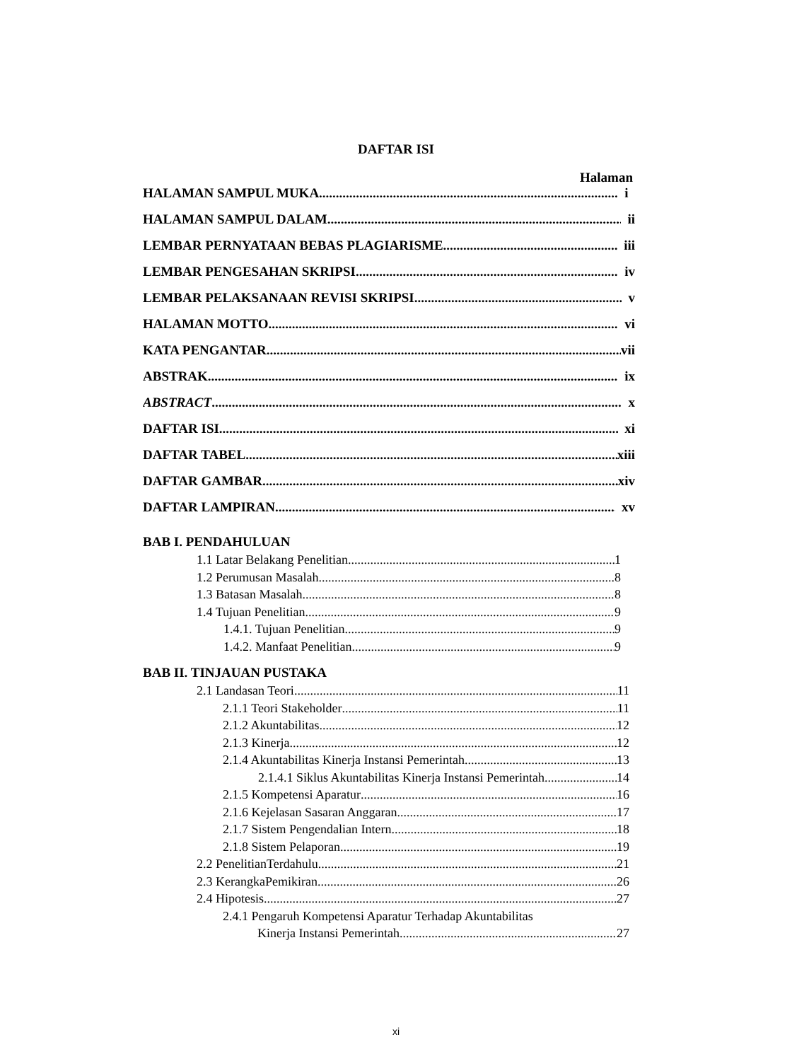DAFTAR ISI
Halaman
HALAMAN SAMPUL MUKA i
HALAMAN SAMPUL DALAM ii
LEMBAR PERNYATAAN BEBAS PLAGIARISME iii
LEMBAR PENGESAHAN SKRIPSI iv
LEMBAR PELAKSANAAN REVISI SKRIPSI v
HALAMAN MOTTO vi
KATA PENGANTAR vii
ABSTRAK ix
ABSTRACT x
DAFTAR ISI xi
DAFTAR TABEL xiii
DAFTAR GAMBAR xiv
DAFTAR LAMPIRAN xv
BAB I. PENDAHULUAN
1.1 Latar Belakang Penelitian 1
1.2 Perumusan Masalah 8
1.3 Batasan Masalah 8
1.4 Tujuan Penelitian 9
1.4.1. Tujuan Penelitian 9
1.4.2. Manfaat Penelitian 9
BAB II. TINJAUAN PUSTAKA
2.1 Landasan Teori 11
2.1.1 Teori Stakeholder 11
2.1.2 Akuntabilitas 12
2.1.3 Kinerja 12
2.1.4 Akuntabilitas Kinerja Instansi Pemerintah 13
2.1.4.1 Siklus Akuntabilitas Kinerja Instansi Pemerintah 14
2.1.5 Kompetensi Aparatur 16
2.1.6 Kejelasan Sasaran Anggaran 17
2.1.7 Sistem Pengendalian Intern 18
2.1.8 Sistem Pelaporan 19
2.2 PenelitianTerdahulu 21
2.3 KerangkaPemikiran 26
2.4 Hipotesis 27
2.4.1 Pengaruh Kompetensi Aparatur Terhadap Akuntabilitas
Kinerja Instansi Pemerintah 27
xi